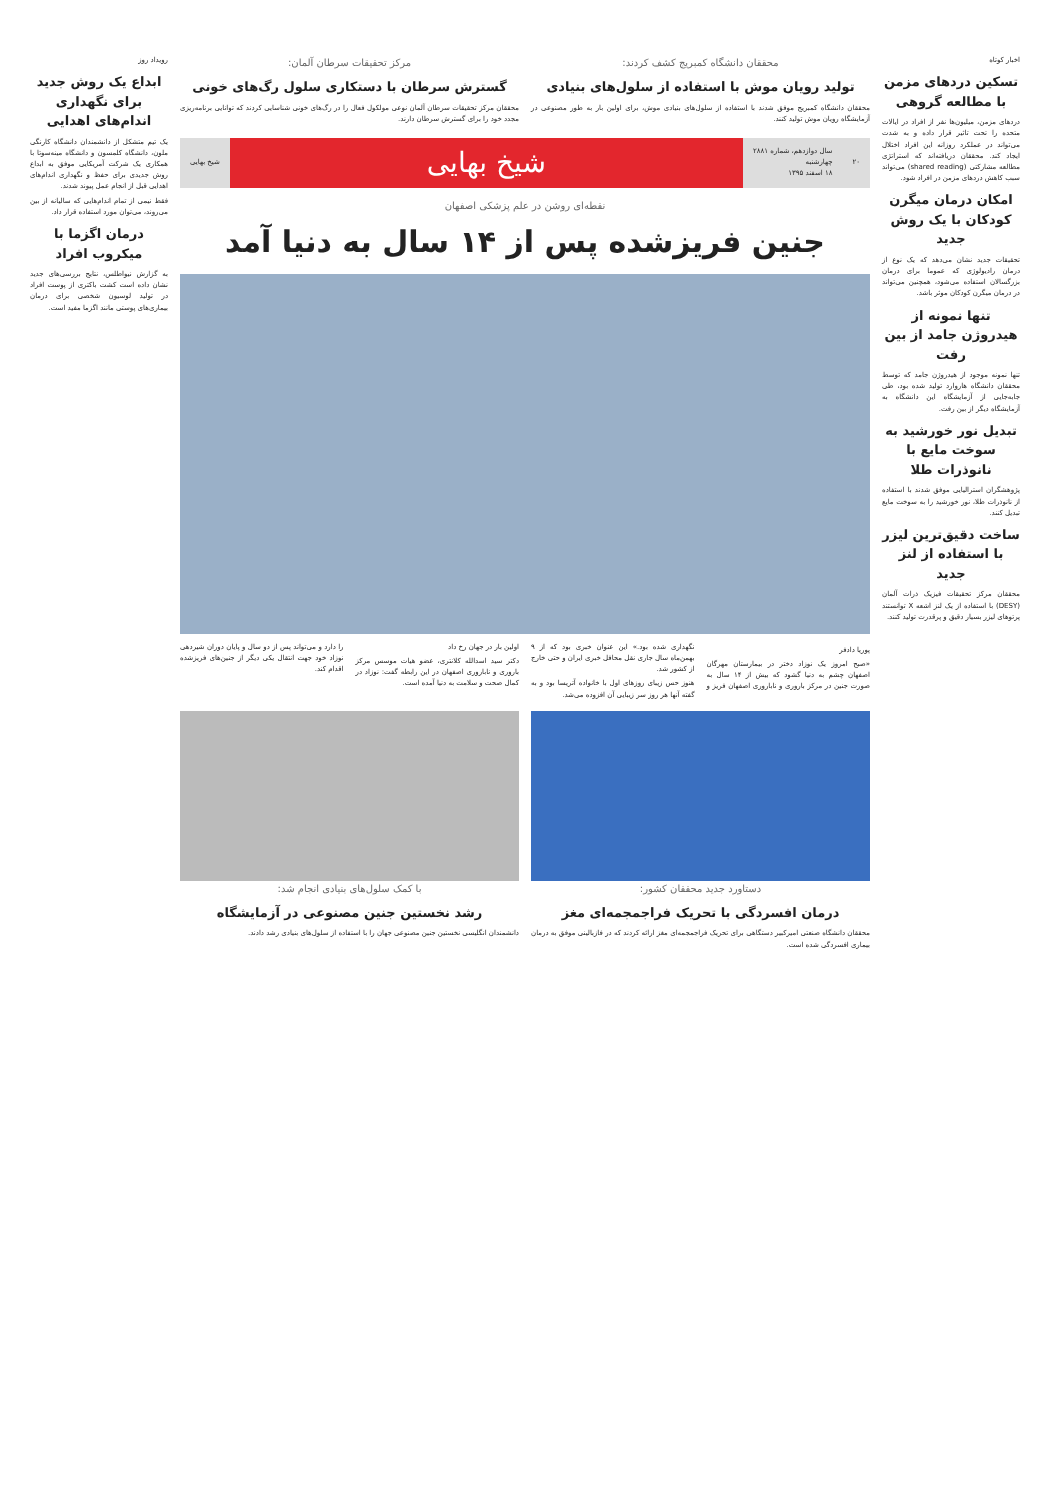اخبار کوتاه
تسکین دردهای مزمن با مطالعه گروهی
دردهای مزمن، میلیون‌ها نفر از افراد در ایالات متحده را تحت تاثیر قرار داده و به شدت می‌تواند در عملکرد روزانه این افراد اختلال ایجاد کند. محققان دریافته‌اند که استراتژی مطالعه مشارکتی (shared reading) می‌تواند سبب کاهش دردهای مزمن در افراد شود.
امکان درمان میگرن کودکان با یک روش جدید
تحقیقات جدید نشان می‌دهد که یک نوع از درمان رادیولوژی که عموما برای درمان بزرگسالان استفاده می‌شود، همچنین می‌تواند در درمان میگرن کودکان موثر باشد.
تنها نمونه از هیدروژن جامد از بین رفت
تنها نمونه موجود از هیدروژن جامد که توسط محققان دانشگاه هاروارد تولید شده بود، طی جابه‌جایی از آزمایشگاه این دانشگاه به آزمایشگاه دیگر از بین رفت.
تبدیل نور خورشید به سوخت مایع با نانوذرات طلا
پژوهشگران استرالیایی موفق شدند با استفاده از نانوذرات طلا، نور خورشید را به سوخت مایع تبدیل کنند.
ساخت دقیق‌ترین لیزر با استفاده از لنز جدید
محققان مرکز تحقیقات فیزیک ذرات آلمان (DESY) با استفاده از یک لنز اشعه X توانستند پرتوهای لیزر بسیار دقیق و پرقدرت تولید کنند.
محققان دانشگاه کمبریج کشف کردند:
تولید رویان موش با استفاده از سلول‌های بنیادی
محققان دانشگاه کمبریج موفق شدند با استفاده از سلول‌های بنیادی موش، برای اولین بار به طور مصنوعی در آزمایشگاه رویان موش تولید کنند.
مرکز تحقیقات سرطان آلمان:
گسترش سرطان با دستکاری سلول رگ‌های خونی
محققان مرکز تحقیقات سرطان آلمان نوعی مولکول فعال را در رگ‌های خونی شناسایی کردند که توانایی برنامه‌ریزی مجدد خود را برای گسترش سرطان دارند.
۲۰
سال دوازدهم، شماره ۲۸۸۱
چهارشنبه
۱۸ اسفند ۱۳۹۵
شیخ بهایی
شیخ بهایی
نقطه‌ای روشن در علم پزشکی اصفهان
جنین فریزشده پس از ۱۴ سال به دنیا آمد
پوریا دادفر
«صبح امروز یک نوزاد دختر در بیمارستان مهرگان اصفهان چشم به دنیا گشود که بیش از ۱۴ سال به صورت جنین در مرکز باروری و ناباروری اصفهان فریز و نگهداری شده بود.» این عنوان خبری بود که از ۹ بهمن‌ماه سال جاری نقل محافل خبری ایران و حتی خارج از کشور شد.
هنوز حس زیبای روزهای اول با خانواده آتریسا بود و به گفته آنها هر روز سر زیبایی آن افزوده می‌شد.
اولین بار در جهان رخ داد
دکتر سید اسدالله کلانتری، عضو هیات موسس مرکز باروری و ناباروری اصفهان در این رابطه گفت: نوزاد در کمال صحت و سلامت به دنیا آمده است.
را دارد و می‌تواند پس از دو سال و پایان دوران شیردهی نوزاد خود جهت انتقال یکی دیگر از جنین‌های فریزشده اقدام کند.
دستاورد جدید محققان کشور:
درمان افسردگی با تحریک فراجمجمه‌ای مغز
محققان دانشگاه صنعتی امیرکبیر دستگاهی برای تحریک فراجمجمه‌ای مغز ارائه کردند که در فازبالینی موفق به درمان بیماری افسردگی شده است.
با کمک سلول‌های بنیادی انجام شد:
رشد نخستین جنین مصنوعی در آزمایشگاه
دانشمندان انگلیسی نخستین جنین مصنوعی جهان را با استفاده از سلول‌های بنیادی رشد دادند.
رویداد روز
ابداع یک روش جدید برای نگهداری اندام‌های اهدایی
یک تیم متشکل از دانشمندان دانشگاه کارنگی ملون، دانشگاه کلمسون و دانشگاه مینه‌سوتا با همکاری یک شرکت آمریکایی موفق به ابداع روش جدیدی برای حفظ و نگهداری اندام‌های اهدایی قبل از انجام عمل پیوند شدند.
فقط نیمی از تمام اندام‌هایی که سالیانه از بین می‌روند، می‌توان مورد استفاده قرار داد.
درمان اگزما با میکروب افراد
به گزارش نیواطلس، نتایج بررسی‌های جدید نشان داده است کشت باکتری از پوست افراد در تولید لوسیون شخصی برای درمان بیماری‌های پوستی مانند اگزما مفید است.